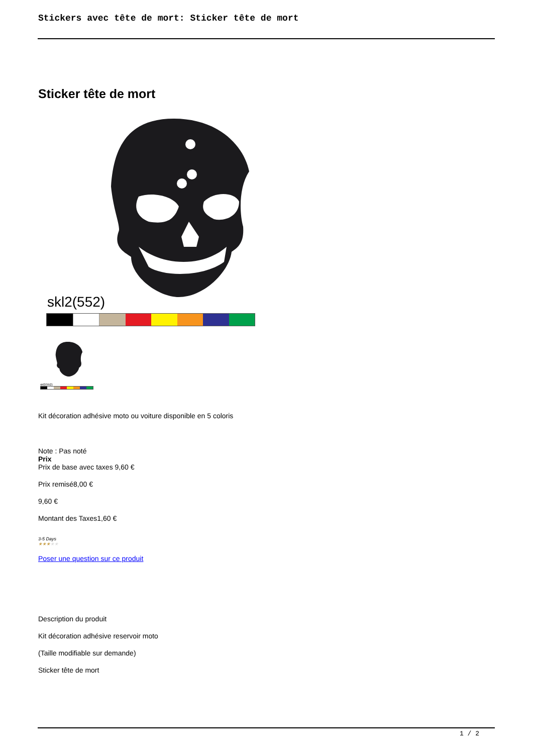Stickers avec tête de mort: Sticker tête de mort
Sticker tête de mort
skl2(552)
skl2(552)
Kit décoration adhésive moto ou voiture disponible en 5 coloris
Note : Pas noté
Prix
Prix de base avec taxes 9,60 €
Prix remisé8,00 €
9,60 €
Montant des Taxes1,60 €
3-5 Days
★★★★★
Poser une question sur ce produit
Description du produit
Kit décoration adhésive reservoir moto
(Taille modifiable sur demande)
Sticker tête de mort
1 / 2